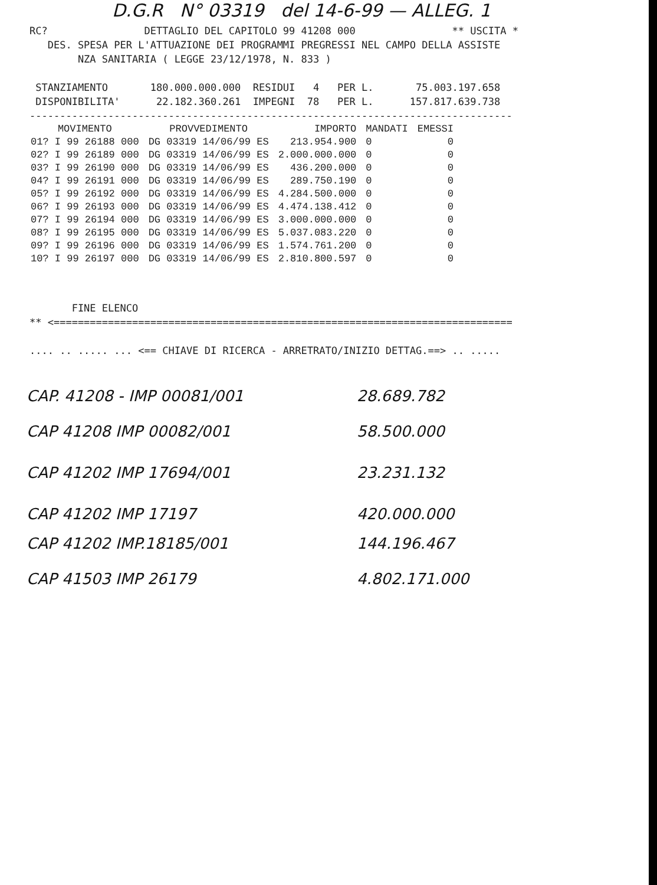D.G.R N° 03319 del 14-6-99 — ALLEG. 1
RC?                DETTAGLIO DEL CAPITOLO 99 41208 000                ** USCITA *
   DES. SPESA PER L'ATTUAZIONE DEI PROGRAMMI PREGRESSI NEL CAMPO DELLA ASSISTE
        NZA SANITARIA ( LEGGE 23/12/1978, N. 833 )

 STANZIAMENTO       180.000.000.000  RESIDUI   4   PER L.       75.003.197.658
 DISPONIBILITA'      22.182.360.261  IMPEGNI  78   PER L.      157.817.639.738
--------------------------------------------------------------------------------
| MOVIMENTO | PROVVEDIMENTO | IMPORTO | MANDATI | EMESSI |
| --- | --- | --- | --- | --- |
| 01? I 99 26188 000 | DG 03319 14/06/99 ES | 213.954.900 | 0 | 0 |
| 02? I 99 26189 000 | DG 03319 14/06/99 ES | 2.000.000.000 | 0 | 0 |
| 03? I 99 26190 000 | DG 03319 14/06/99 ES | 436.200.000 | 0 | 0 |
| 04? I 99 26191 000 | DG 03319 14/06/99 ES | 289.750.190 | 0 | 0 |
| 05? I 99 26192 000 | DG 03319 14/06/99 ES | 4.284.500.000 | 0 | 0 |
| 06? I 99 26193 000 | DG 03319 14/06/99 ES | 4.474.138.412 | 0 | 0 |
| 07? I 99 26194 000 | DG 03319 14/06/99 ES | 3.000.000.000 | 0 | 0 |
| 08? I 99 26195 000 | DG 03319 14/06/99 ES | 5.037.083.220 | 0 | 0 |
| 09? I 99 26196 000 | DG 03319 14/06/99 ES | 1.574.761.200 | 0 | 0 |
| 10? I 99 26197 000 | DG 03319 14/06/99 ES | 2.810.800.597 | 0 | 0 |
       FINE ELENCO
** <============================================================================

.... .. ..... ... <== CHIAVE DI RICERCA - ARRETRATO/INIZIO DETTAG.==> .. .....
CAP. 41208 - IMP 00081/001 28.689.782
CAP 41208 IMP 00082/001 58.500.000
CAP 41202 IMP 17694/001 23.231.132
CAP 41202 IMP 17197 420.000.000
CAP 41202 IMP.18185/001 144.196.467
CAP 41503 IMP 26179 4.802.171.000